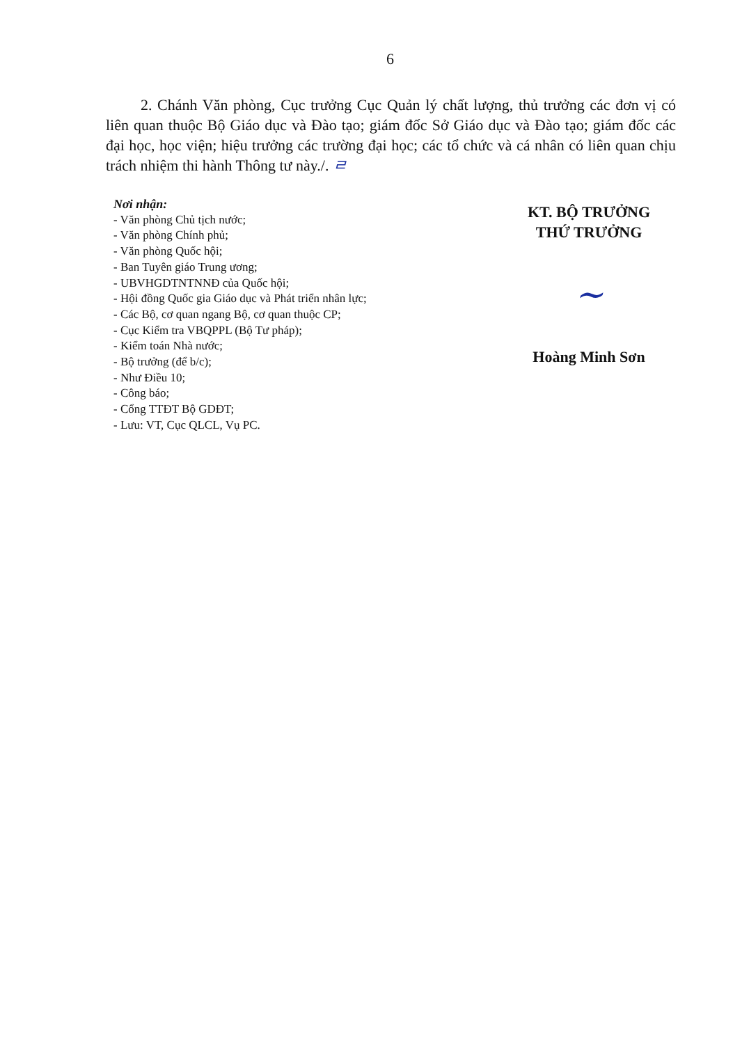6
2. Chánh Văn phòng, Cục trưởng Cục Quản lý chất lượng, thủ trưởng các đơn vị có liên quan thuộc Bộ Giáo dục và Đào tạo; giám đốc Sở Giáo dục và Đào tạo; giám đốc các đại học, học viện; hiệu trưởng các trường đại học; các tổ chức và cá nhân có liên quan chịu trách nhiệm thi hành Thông tư này./. ㄹ
Nơi nhận:
- Văn phòng Chủ tịch nước;
- Văn phòng Chính phủ;
- Văn phòng Quốc hội;
- Ban Tuyên giáo Trung ương;
- UBVHGDTNTNNĐ của Quốc hội;
- Hội đồng Quốc gia Giáo dục và Phát triển nhân lực;
- Các Bộ, cơ quan ngang Bộ, cơ quan thuộc CP;
- Cục Kiểm tra VBQPPL (Bộ Tư pháp);
- Kiểm toán Nhà nước;
- Bộ trưởng (để b/c);
- Như Điều 10;
- Công báo;
- Cổng TTĐT Bộ GDĐT;
- Lưu: VT, Cục QLCL, Vụ PC.
KT. BỘ TRƯỞNG
THỨ TRƯỞNG
~
Hoàng Minh Sơn